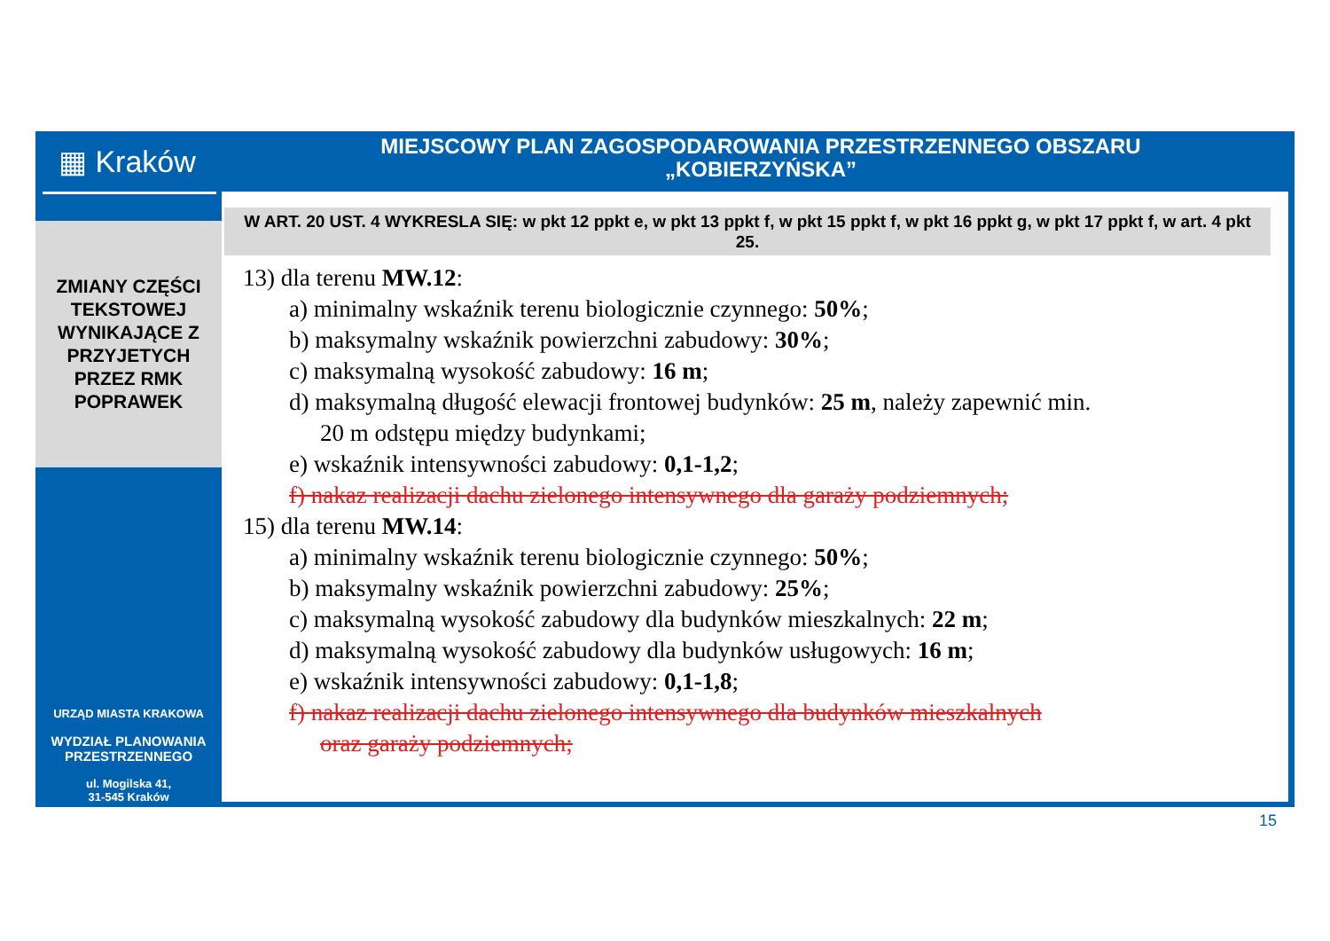▦ Kraków
ZMIANY CZĘŚCI
TEKSTOWEJ
WYNIKAJĄCE Z
PRZYJETYCH
PRZEZ RMK
POPRAWEK
URZĄD MIASTA KRAKOWA
WYDZIAŁ PLANOWANIA
PRZESTRZENNEGO
ul. Mogilska 41,
31-545 Kraków
MIEJSCOWY PLAN ZAGOSPODAROWANIA PRZESTRZENNEGO OBSZARU
„KOBIERZYŃSKA”
W ART. 20 UST. 4 WYKRESLA SIĘ: w pkt 12 ppkt e, w pkt 13 ppkt f, w pkt 15 ppkt f, w pkt 16 ppkt g, w pkt 17 ppkt f, w art. 4 pkt 25.
13) dla terenu MW.12:
a) minimalny wskaźnik terenu biologicznie czynnego: 50%;
b) maksymalny wskaźnik powierzchni zabudowy: 30%;
c) maksymalną wysokość zabudowy: 16 m;
d) maksymalną długość elewacji frontowej budynków: 25 m, należy zapewnić min.
20 m odstępu między budynkami;
e) wskaźnik intensywności zabudowy: 0,1-1,2;
f) nakaz realizacji dachu zielonego intensywnego dla garaży podziemnych;
15) dla terenu MW.14:
a) minimalny wskaźnik terenu biologicznie czynnego: 50%;
b) maksymalny wskaźnik powierzchni zabudowy: 25%;
c) maksymalną wysokość zabudowy dla budynków mieszkalnych: 22 m;
d) maksymalną wysokość zabudowy dla budynków usługowych: 16 m;
e) wskaźnik intensywności zabudowy: 0,1-1,8;
f) nakaz realizacji dachu zielonego intensywnego dla budynków mieszkalnych
oraz garaży podziemnych;
15